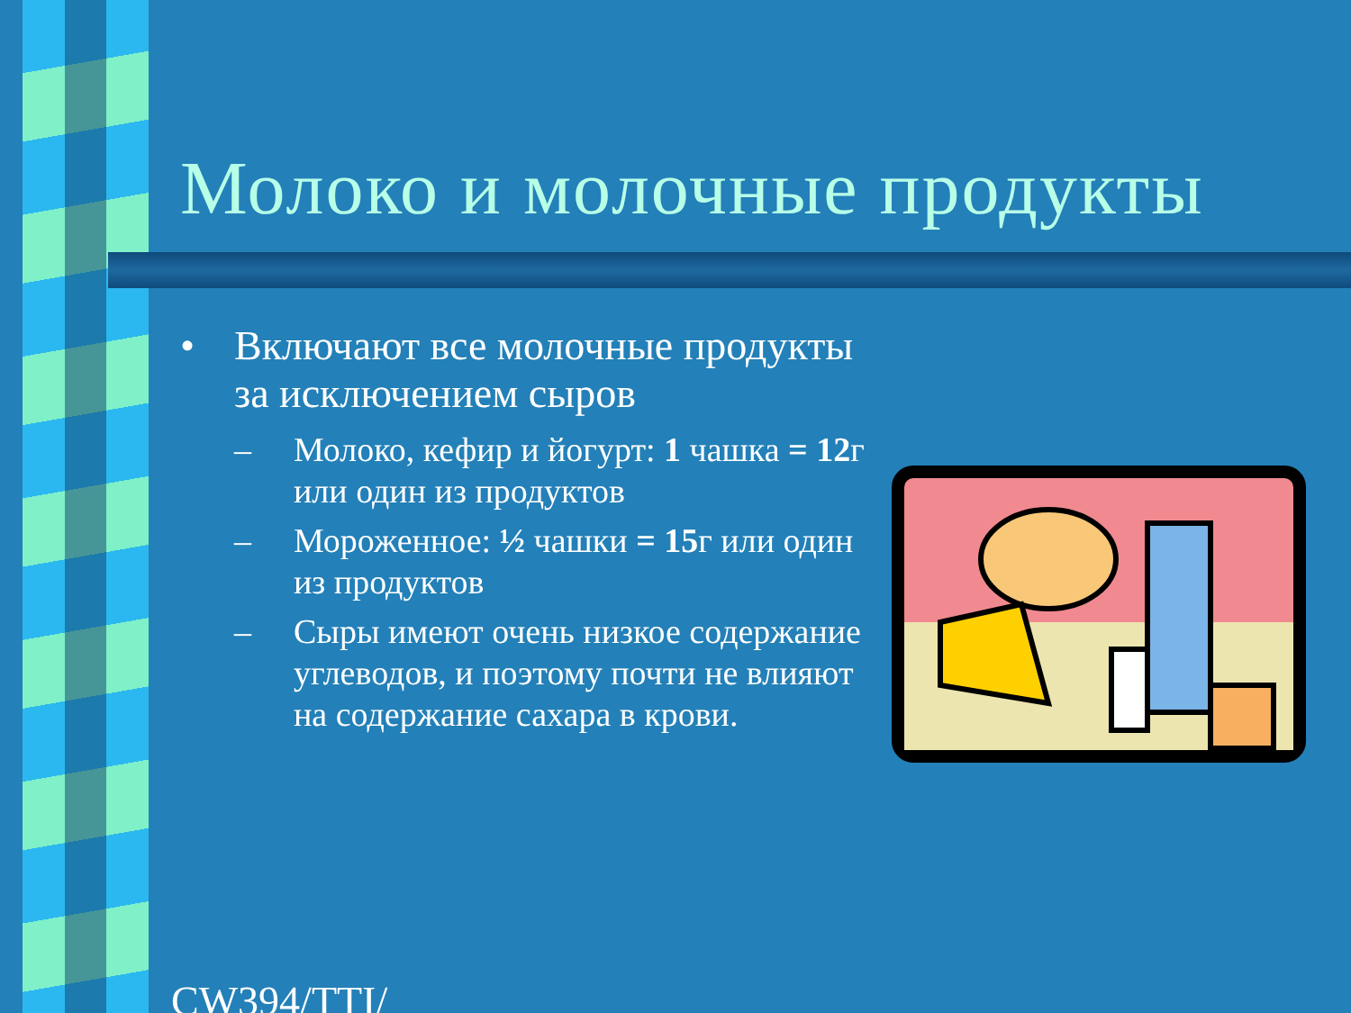Молоко и молочные продукты
• Включают все молочные продукты за исключением сыров
– Молоко, кефир и йогурт: 1 чашка = 12г или один из продуктов
– Мороженное: ½ чашки = 15г или один из продуктов
– Сыры имеют очень низкое содержание углеводов, и поэтому почти не влияют на содержание сахара в крови.
CW394/TTI/